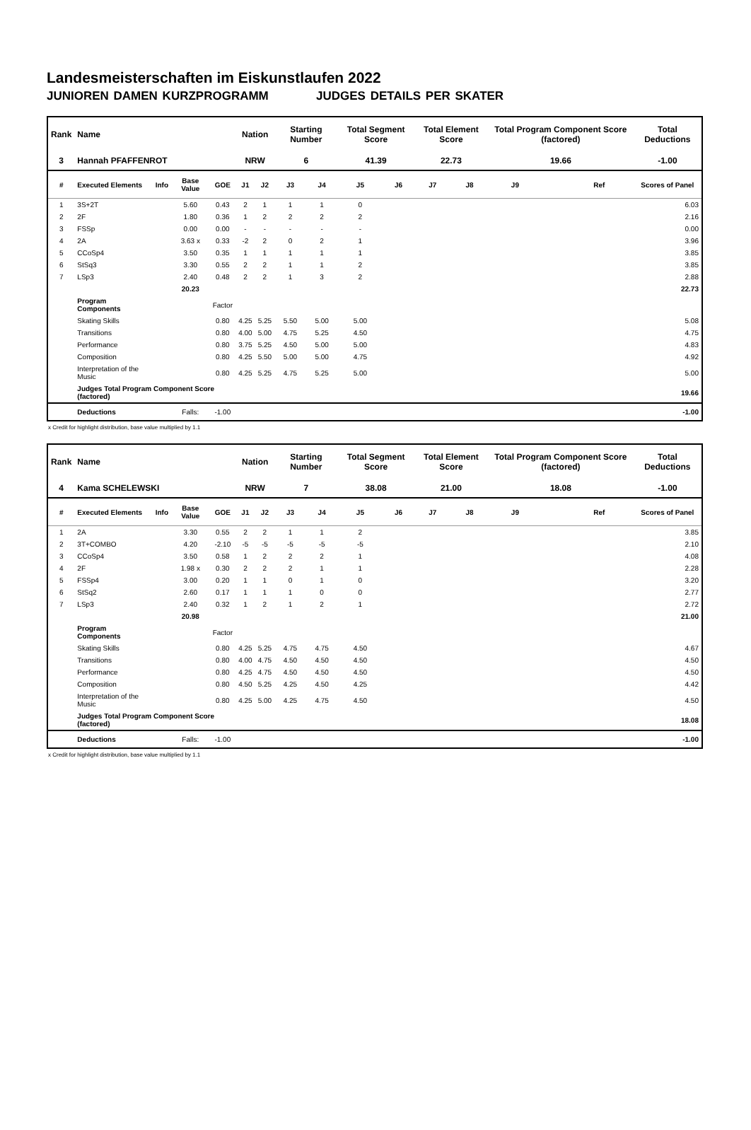Landesmeisterschaften im Eiskunstlaufen 2022
JUNIOREN DAMEN KURZPROGRAMM JUDGES DETAILS PER SKATER
| Rank | Name | | | | Nation | | Starting Number | | Total Segment Score | | Total Element Score | | Total Program Component Score (factored) | | | Total Deductions |
| --- | --- | --- | --- | --- | --- | --- | --- | --- | --- | --- | --- | --- | --- | --- | --- | --- |
| 3 | Hannah PFAFFENROT | | | | NRW | | 6 | | 41.39 | | 22.73 | | 19.66 | | | -1.00 |
| # | Executed Elements | Info | Base Value | GOE | J1 | J2 | J3 | J4 | J5 | J6 | J7 | J8 | J9 | | Ref | Scores of Panel |
| 1 | 3S+2T | | 5.60 | 0.43 | 2 | 1 | 1 | 1 | 0 | | | | | | | 6.03 |
| 2 | 2F | | 1.80 | 0.36 | 1 | 2 | 2 | 2 | 2 | | | | | | | 2.16 |
| 3 | FSSp | | 0.00 | 0.00 | - | - | - | - | - | | | | | | | 0.00 |
| 4 | 2A | | 3.63 x | 0.33 | -2 | 2 | 0 | 2 | 1 | | | | | | | 3.96 |
| 5 | CCoSp4 | | 3.50 | 0.35 | 1 | 1 | 1 | 1 | 1 | | | | | | | 3.85 |
| 6 | StSq3 | | 3.30 | 0.55 | 2 | 2 | 1 | 1 | 2 | | | | | | | 3.85 |
| 7 | LSp3 | | 2.40 | 0.48 | 2 | 2 | 1 | 3 | 2 | | | | | | | 2.88 |
| | | | 20.23 | | | | | | | | | | | | | 22.73 |
| | Program Components | | | Factor | | | | | | | | | | | | |
| | Skating Skills | | | 0.80 | 4.25 | 5.25 | 5.50 | 5.00 | 5.00 | | | | | | | 5.08 |
| | Transitions | | | 0.80 | 4.00 | 5.00 | 4.75 | 5.25 | 4.50 | | | | | | | 4.75 |
| | Performance | | | 0.80 | 3.75 | 5.25 | 4.50 | 5.00 | 5.00 | | | | | | | 4.83 |
| | Composition | | | 0.80 | 4.25 | 5.50 | 5.00 | 5.00 | 4.75 | | | | | | | 4.92 |
| | Interpretation of the Music | | | 0.80 | 4.25 | 5.25 | 4.75 | 5.25 | 5.00 | | | | | | | 5.00 |
| | Judges Total Program Component Score (factored) | | | | | | | | | | | | | | | 19.66 |
| | Deductions | | Falls: | -1.00 | | | | | | | | | | | | -1.00 |
x Credit for highlight distribution, base value multiplied by 1.1
| Rank | Name | | | | Nation | | Starting Number | | Total Segment Score | | Total Element Score | | Total Program Component Score (factored) | | | Total Deductions |
| --- | --- | --- | --- | --- | --- | --- | --- | --- | --- | --- | --- | --- | --- | --- | --- | --- |
| 4 | Kama SCHELEWSKI | | | | NRW | | 7 | | 38.08 | | 21.00 | | 18.08 | | | -1.00 |
| # | Executed Elements | Info | Base Value | GOE | J1 | J2 | J3 | J4 | J5 | J6 | J7 | J8 | J9 | | Ref | Scores of Panel |
| 1 | 2A | | 3.30 | 0.55 | 2 | 2 | 1 | 1 | 2 | | | | | | | 3.85 |
| 2 | 3T+COMBO | | 4.20 | -2.10 | -5 | -5 | -5 | -5 | -5 | | | | | | | 2.10 |
| 3 | CCoSp4 | | 3.50 | 0.58 | 1 | 2 | 2 | 2 | 1 | | | | | | | 4.08 |
| 4 | 2F | | 1.98 x | 0.30 | 2 | 2 | 2 | 1 | 1 | | | | | | | 2.28 |
| 5 | FSSp4 | | 3.00 | 0.20 | 1 | 1 | 0 | 1 | 0 | | | | | | | 3.20 |
| 6 | StSq2 | | 2.60 | 0.17 | 1 | 1 | 1 | 0 | 0 | | | | | | | 2.77 |
| 7 | LSp3 | | 2.40 | 0.32 | 1 | 2 | 1 | 2 | 1 | | | | | | | 2.72 |
| | | | 20.98 | | | | | | | | | | | | | 21.00 |
| | Program Components | | | Factor | | | | | | | | | | | | |
| | Skating Skills | | | 0.80 | 4.25 | 5.25 | 4.75 | 4.75 | 4.50 | | | | | | | 4.67 |
| | Transitions | | | 0.80 | 4.00 | 4.75 | 4.50 | 4.50 | 4.50 | | | | | | | 4.50 |
| | Performance | | | 0.80 | 4.25 | 4.75 | 4.50 | 4.50 | 4.50 | | | | | | | 4.50 |
| | Composition | | | 0.80 | 4.50 | 5.25 | 4.25 | 4.50 | 4.25 | | | | | | | 4.42 |
| | Interpretation of the Music | | | 0.80 | 4.25 | 5.00 | 4.25 | 4.75 | 4.50 | | | | | | | 4.50 |
| | Judges Total Program Component Score (factored) | | | | | | | | | | | | | | | 18.08 |
| | Deductions | | Falls: | -1.00 | | | | | | | | | | | | -1.00 |
x Credit for highlight distribution, base value multiplied by 1.1